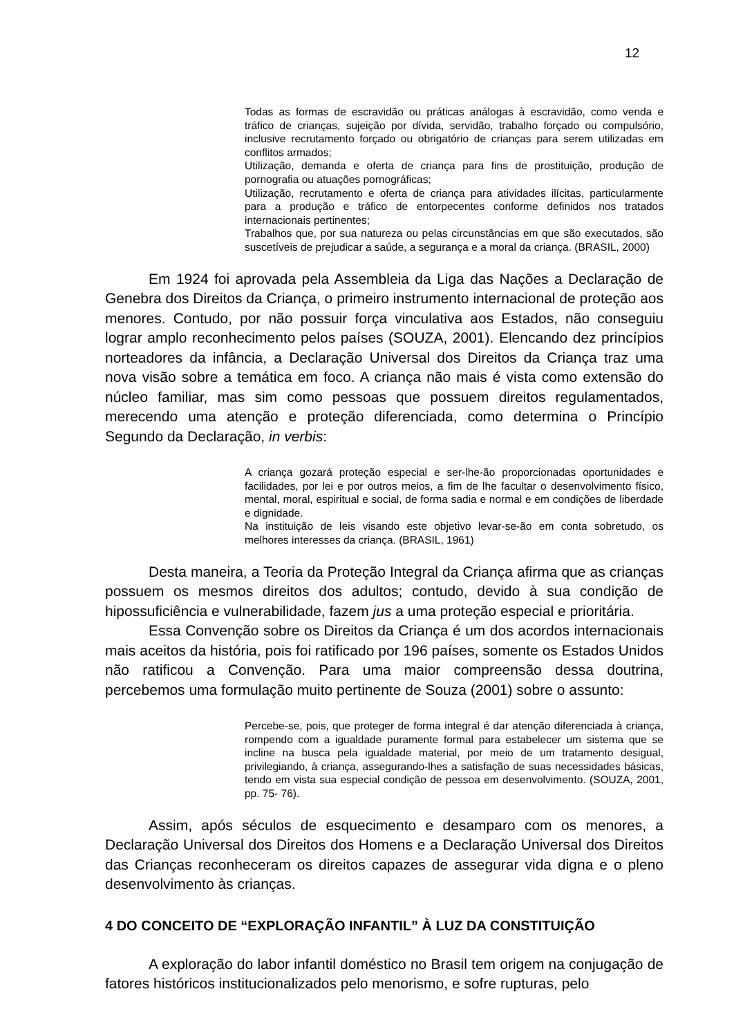12
Todas as formas de escravidão ou práticas análogas à escravidão, como venda e tráfico de crianças, sujeição por dívida, servidão, trabalho forçado ou compulsório, inclusive recrutamento forçado ou obrigatório de crianças para serem utilizadas em conflitos armados;
Utilização, demanda e oferta de criança para fins de prostituição, produção de pornografia ou atuações pornográficas;
Utilização, recrutamento e oferta de criança para atividades ilícitas, particularmente para a produção e tráfico de entorpecentes conforme definidos nos tratados internacionais pertinentes;
Trabalhos que, por sua natureza ou pelas circunstâncias em que são executados, são suscetíveis de prejudicar a saúde, a segurança e a moral da criança. (BRASIL, 2000)
Em 1924 foi aprovada pela Assembleia da Liga das Nações a Declaração de Genebra dos Direitos da Criança, o primeiro instrumento internacional de proteção aos menores. Contudo, por não possuir força vinculativa aos Estados, não conseguiu lograr amplo reconhecimento pelos países (SOUZA, 2001). Elencando dez princípios norteadores da infância, a Declaração Universal dos Direitos da Criança traz uma nova visão sobre a temática em foco. A criança não mais é vista como extensão do núcleo familiar, mas sim como pessoas que possuem direitos regulamentados, merecendo uma atenção e proteção diferenciada, como determina o Princípio Segundo da Declaração, in verbis:
A criança gozará proteção especial e ser-lhe-ão proporcionadas oportunidades e facilidades, por lei e por outros meios, a fim de lhe facultar o desenvolvimento físico, mental, moral, espiritual e social, de forma sadia e normal e em condições de liberdade e dignidade.
Na instituição de leis visando este objetivo levar-se-ão em conta sobretudo, os melhores interesses da criança. (BRASIL, 1961)
Desta maneira, a Teoria da Proteção Integral da Criança afirma que as crianças possuem os mesmos direitos dos adultos; contudo, devido à sua condição de hipossuficiência e vulnerabilidade, fazem jus a uma proteção especial e prioritária.
Essa Convenção sobre os Direitos da Criança é um dos acordos internacionais mais aceitos da história, pois foi ratificado por 196 países, somente os Estados Unidos não ratificou a Convenção. Para uma maior compreensão dessa doutrina, percebemos uma formulação muito pertinente de Souza (2001) sobre o assunto:
Percebe-se, pois, que proteger de forma integral é dar atenção diferenciada à criança, rompendo com a igualdade puramente formal para estabelecer um sistema que se incline na busca pela igualdade material, por meio de um tratamento desigual, privilegiando, à criança, assegurando-lhes a satisfação de suas necessidades básicas, tendo em vista sua especial condição de pessoa em desenvolvimento. (SOUZA, 2001, pp. 75- 76).
Assim, após séculos de esquecimento e desamparo com os menores, a Declaração Universal dos Direitos dos Homens e a Declaração Universal dos Direitos das Crianças reconheceram os direitos capazes de assegurar vida digna e o pleno desenvolvimento às crianças.
4 DO CONCEITO DE “EXPLORAÇÃO INFANTIL” À LUZ DA CONSTITUIÇÃO
A exploração do labor infantil doméstico no Brasil tem origem na conjugação de fatores históricos institucionalizados pelo menorismo, e sofre rupturas, pelo